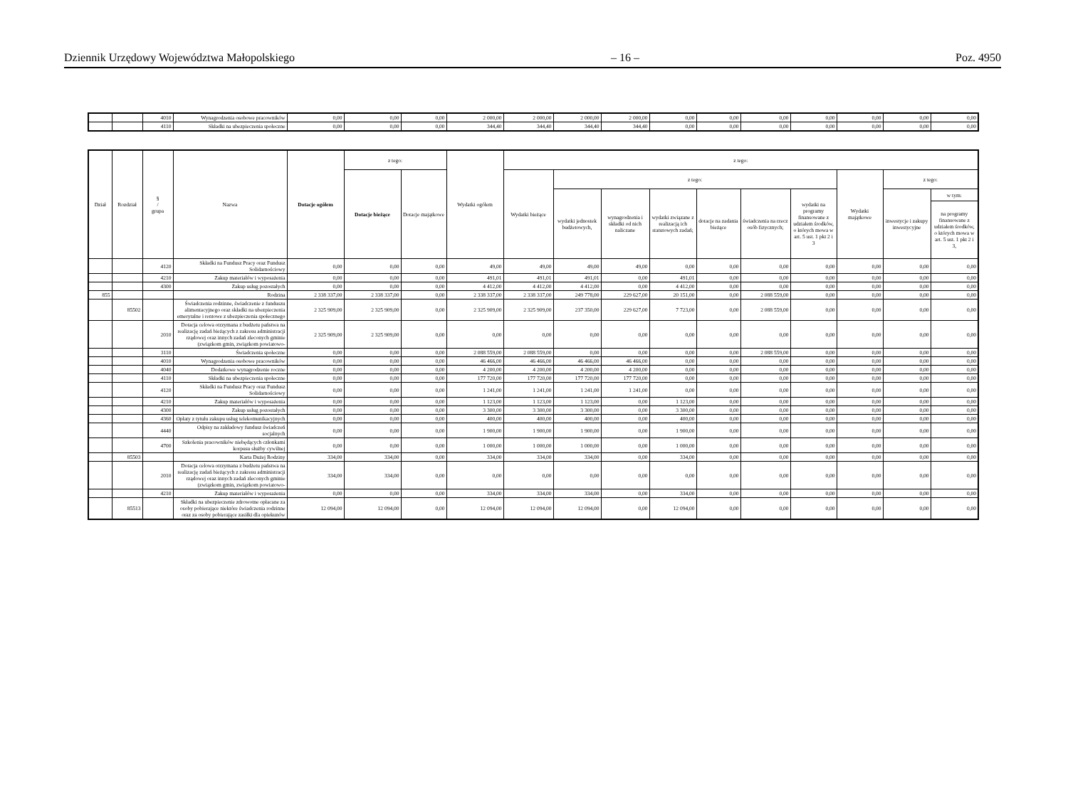Dziennik Urzędowy Województwa Małopolskiego – 16 – Poz. 4950
| | | 4010 | Wynagrodzenia osobowe pracowników | 0,00 | 0,00 | 0,00 | 2 000,00 | 2 000,00 | 2 000,00 | 2 000,00 | 0,00 | 0,00 | 0,00 | 0,00 | 0,00 | 0,00 | 0,00 |
| | | 4110 | Składki na ubezpieczenia społeczne | 0,00 | 0,00 | 0,00 | 344,40 | 344,40 | 344,40 | 344,40 | 0,00 | 0,00 | 0,00 | 0,00 | 0,00 | 0,00 | 0,00 |
| Dział | Rozdział | § / grupa | Nazwa | Dotacje ogółem | z tego: | | Wydatki ogółem | z tego: | | | | | | | | | |
| --- | --- | --- | --- | --- | --- | --- | --- | --- | --- | --- | --- | --- | --- | --- | --- | --- | --- |
| | | | | | Dotacje bieżące | Dotacje majątkowe | | Wydatki bieżące | z tego: | | | | | | Wydatki majątkowe | z tego: | |
| | | | | | | | | | wydatki jednostek budżetowych, | wynagrodzenia i składki od nich naliczane | wydatki związane z realizacją ich statutowych zadań; | dotacje na zadania bieżące | świadczenia na rzecz osób fizycznych; | wydatki na programy finansowane z udziałem środków, o których mowa w art. 5 ust. 1 pkt 2 i 3 | | inwestycje i zakupy inwestycyjne | w tym: |
| | | | | | | | | | | | | | | | | | na programy finansowane z udziałem środków, o których mowa w art. 5 ust. 1 pkt 2 i 3, |
| | | 4120 | Składki na Fundusz Pracy oraz Fundusz Solidarnościowy | 0,00 | 0,00 | 0,00 | 49,00 | 49,00 | 49,00 | 49,00 | 0,00 | 0,00 | 0,00 | 0,00 | 0,00 | 0,00 | 0,00 |
| | | 4210 | Zakup materiałów i wyposażenia | 0,00 | 0,00 | 0,00 | 491,01 | 491,01 | 491,01 | 0,00 | 491,01 | 0,00 | 0,00 | 0,00 | 0,00 | 0,00 | 0,00 |
| | | 4300 | Zakup usług pozostałych | 0,00 | 0,00 | 0,00 | 4 412,00 | 4 412,00 | 4 412,00 | 0,00 | 4 412,00 | 0,00 | 0,00 | 0,00 | 0,00 | 0,00 | 0,00 |
| 855 | | | Rodzina | 2 338 337,00 | 2 338 337,00 | 0,00 | 2 338 337,00 | 2 338 337,00 | 249 778,00 | 229 627,00 | 20 151,00 | 0,00 | 2 088 559,00 | 0,00 | 0,00 | 0,00 | 0,00 |
| | 85502 | | Świadczenia rodzinne, świadczenie z funduszu alimentacyjnego oraz składki na ubezpieczenia emerytalne i rentowe z ubezpieczenia społecznego | 2 325 909,00 | 2 325 909,00 | 0,00 | 2 325 909,00 | 2 325 909,00 | 237 350,00 | 229 627,00 | 7 723,00 | 0,00 | 2 088 559,00 | 0,00 | 0,00 | 0,00 | 0,00 |
| | | 2010 | Dotacja celowa otrzymana z budżetu państwa na realizację zadań bieżących z zakresu administracji rządowej oraz innych zadań zleconych gminie (związkom gmin, związkom powiatowo- | 2 325 909,00 | 2 325 909,00 | 0,00 | 0,00 | 0,00 | 0,00 | 0,00 | 0,00 | 0,00 | 0,00 | 0,00 | 0,00 | 0,00 | 0,00 |
| | | 3110 | Świadczenia społeczne | 0,00 | 0,00 | 0,00 | 2 088 559,00 | 2 088 559,00 | 0,00 | 0,00 | 0,00 | 0,00 | 2 088 559,00 | 0,00 | 0,00 | 0,00 | 0,00 |
| | | 4010 | Wynagrodzenia osobowe pracowników | 0,00 | 0,00 | 0,00 | 46 466,00 | 46 466,00 | 46 466,00 | 46 466,00 | 0,00 | 0,00 | 0,00 | 0,00 | 0,00 | 0,00 | 0,00 |
| | | 4040 | Dodatkowe wynagrodzenie roczne | 0,00 | 0,00 | 0,00 | 4 200,00 | 4 200,00 | 4 200,00 | 4 200,00 | 0,00 | 0,00 | 0,00 | 0,00 | 0,00 | 0,00 | 0,00 |
| | | 4110 | Składki na ubezpieczenia społeczne | 0,00 | 0,00 | 0,00 | 177 720,00 | 177 720,00 | 177 720,00 | 177 720,00 | 0,00 | 0,00 | 0,00 | 0,00 | 0,00 | 0,00 | 0,00 |
| | | 4120 | Składki na Fundusz Pracy oraz Fundusz Solidarnościowy | 0,00 | 0,00 | 0,00 | 1 241,00 | 1 241,00 | 1 241,00 | 1 241,00 | 0,00 | 0,00 | 0,00 | 0,00 | 0,00 | 0,00 | 0,00 |
| | | 4210 | Zakup materiałów i wyposażenia | 0,00 | 0,00 | 0,00 | 1 123,00 | 1 123,00 | 1 123,00 | 0,00 | 1 123,00 | 0,00 | 0,00 | 0,00 | 0,00 | 0,00 | 0,00 |
| | | 4300 | Zakup usług pozostałych | 0,00 | 0,00 | 0,00 | 3 300,00 | 3 300,00 | 3 300,00 | 0,00 | 3 300,00 | 0,00 | 0,00 | 0,00 | 0,00 | 0,00 | 0,00 |
| | | 4360 | Opłaty z tytułu zakupu usług telekomunikacyjnych | 0,00 | 0,00 | 0,00 | 400,00 | 400,00 | 400,00 | 0,00 | 400,00 | 0,00 | 0,00 | 0,00 | 0,00 | 0,00 | 0,00 |
| | | 4440 | Odpisy na zakładowy fundusz świadczeń socjalnych | 0,00 | 0,00 | 0,00 | 1 900,00 | 1 900,00 | 1 900,00 | 0,00 | 1 900,00 | 0,00 | 0,00 | 0,00 | 0,00 | 0,00 | 0,00 |
| | | 4700 | Szkolenia pracowników niebędących członkami korpusu służby cywilnej | 0,00 | 0,00 | 0,00 | 1 000,00 | 1 000,00 | 1 000,00 | 0,00 | 1 000,00 | 0,00 | 0,00 | 0,00 | 0,00 | 0,00 | 0,00 |
| | 85503 | | Karta Dużej Rodziny | 334,00 | 334,00 | 0,00 | 334,00 | 334,00 | 334,00 | 0,00 | 334,00 | 0,00 | 0,00 | 0,00 | 0,00 | 0,00 | 0,00 |
| | | 2010 | Dotacja celowa otrzymana z budżetu państwa na realizację zadań bieżących z zakresu administracji rządowej oraz innych zadań zleconych gminie (związkom gmin, związkom powiatowo- | 334,00 | 334,00 | 0,00 | 0,00 | 0,00 | 0,00 | 0,00 | 0,00 | 0,00 | 0,00 | 0,00 | 0,00 | 0,00 | 0,00 |
| | | 4210 | Zakup materiałów i wyposażenia | 0,00 | 0,00 | 0,00 | 334,00 | 334,00 | 334,00 | 0,00 | 334,00 | 0,00 | 0,00 | 0,00 | 0,00 | 0,00 | 0,00 |
| | 85513 | | Składki na ubezpieczenie zdrowotne opłacane za osoby pobierające niektóre świadczenia rodzinne oraz za osoby pobierające zasiłki dla opiekunów | 12 094,00 | 12 094,00 | 0,00 | 12 094,00 | 12 094,00 | 12 094,00 | 0,00 | 12 094,00 | 0,00 | 0,00 | 0,00 | 0,00 | 0,00 | 0,00 |